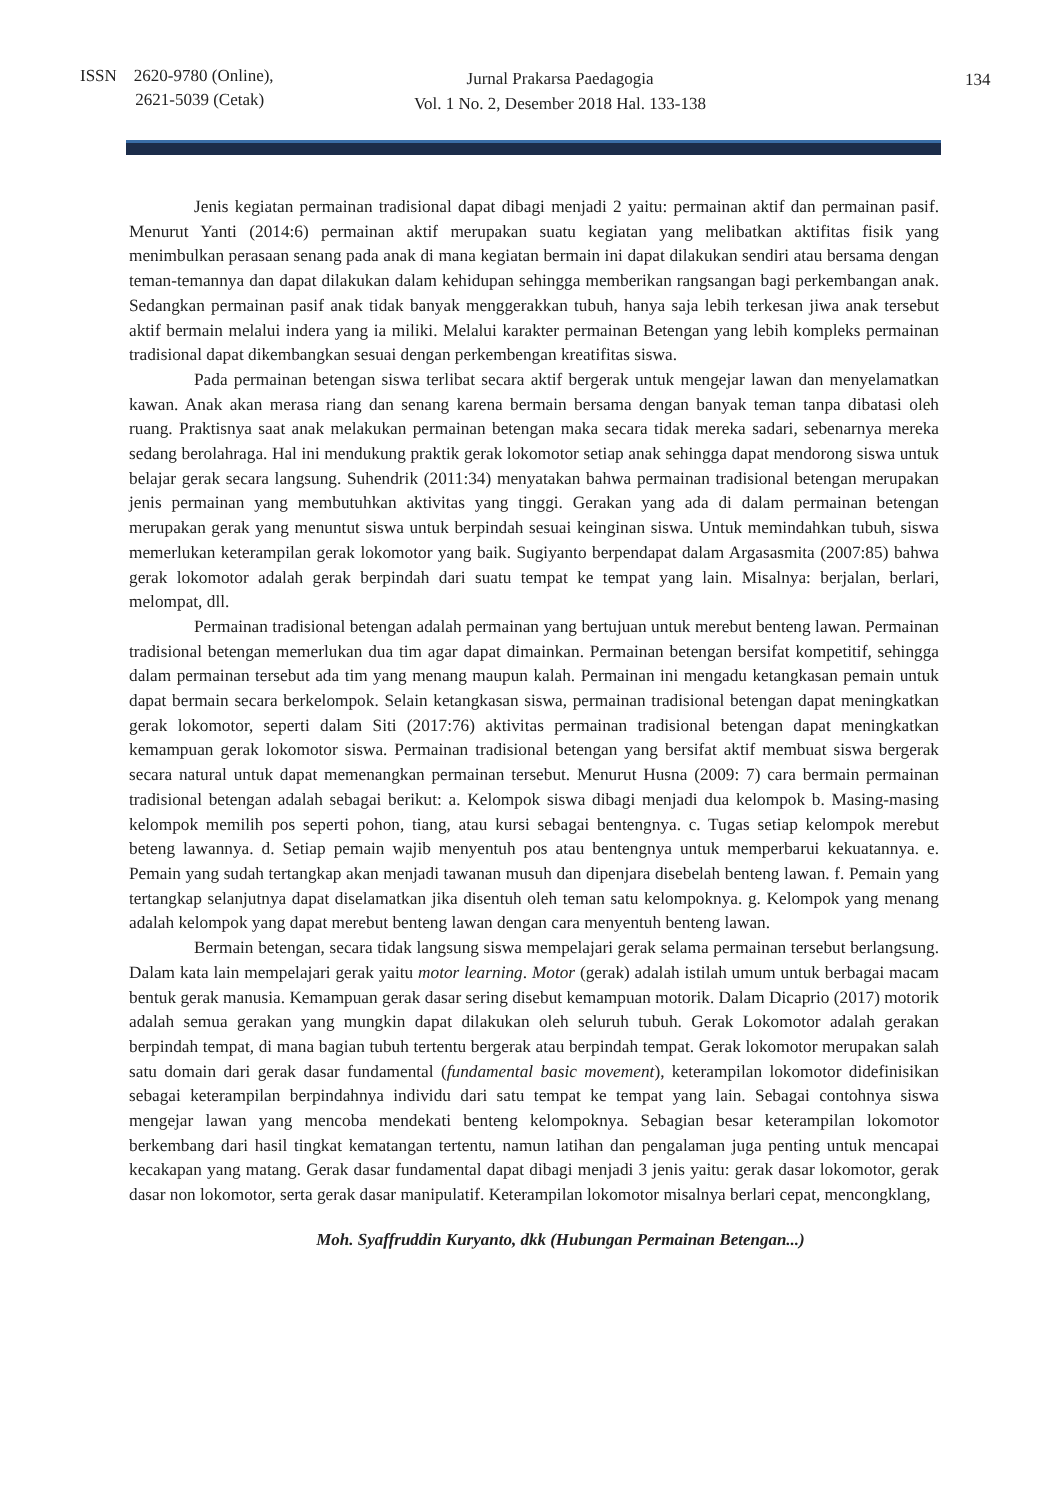ISSN 2620-9780 (Online),
2621-5039 (Cetak)
Jurnal Prakarsa Paedagogia
Vol. 1 No. 2, Desember 2018 Hal. 133-138
134
Jenis kegiatan permainan tradisional dapat dibagi menjadi 2 yaitu: permainan aktif dan permainan pasif. Menurut Yanti (2014:6) permainan aktif merupakan suatu kegiatan yang melibatkan aktifitas fisik yang menimbulkan perasaan senang pada anak di mana kegiatan bermain ini dapat dilakukan sendiri atau bersama dengan teman-temannya dan dapat dilakukan dalam kehidupan sehingga memberikan rangsangan bagi perkembangan anak. Sedangkan permainan pasif anak tidak banyak menggerakkan tubuh, hanya saja lebih terkesan jiwa anak tersebut aktif bermain melalui indera yang ia miliki. Melalui karakter permainan Betengan yang lebih kompleks permainan tradisional dapat dikembangkan sesuai dengan perkembengan kreatifitas siswa.
Pada permainan betengan siswa terlibat secara aktif bergerak untuk mengejar lawan dan menyelamatkan kawan. Anak akan merasa riang dan senang karena bermain bersama dengan banyak teman tanpa dibatasi oleh ruang. Praktisnya saat anak melakukan permainan betengan maka secara tidak mereka sadari, sebenarnya mereka sedang berolahraga. Hal ini mendukung praktik gerak lokomotor setiap anak sehingga dapat mendorong siswa untuk belajar gerak secara langsung. Suhendrik (2011:34) menyatakan bahwa permainan tradisional betengan merupakan jenis permainan yang membutuhkan aktivitas yang tinggi. Gerakan yang ada di dalam permainan betengan merupakan gerak yang menuntut siswa untuk berpindah sesuai keinginan siswa. Untuk memindahkan tubuh, siswa memerlukan keterampilan gerak lokomotor yang baik. Sugiyanto berpendapat dalam Argasasmita (2007:85) bahwa gerak lokomotor adalah gerak berpindah dari suatu tempat ke tempat yang lain. Misalnya: berjalan, berlari, melompat, dll.
Permainan tradisional betengan adalah permainan yang bertujuan untuk merebut benteng lawan. Permainan tradisional betengan memerlukan dua tim agar dapat dimainkan. Permainan betengan bersifat kompetitif, sehingga dalam permainan tersebut ada tim yang menang maupun kalah. Permainan ini mengadu ketangkasan pemain untuk dapat bermain secara berkelompok. Selain ketangkasan siswa, permainan tradisional betengan dapat meningkatkan gerak lokomotor, seperti dalam Siti (2017:76) aktivitas permainan tradisional betengan dapat meningkatkan kemampuan gerak lokomotor siswa. Permainan tradisional betengan yang bersifat aktif membuat siswa bergerak secara natural untuk dapat memenangkan permainan tersebut. Menurut Husna (2009: 7) cara bermain permainan tradisional betengan adalah sebagai berikut: a. Kelompok siswa dibagi menjadi dua kelompok b. Masing-masing kelompok memilih pos seperti pohon, tiang, atau kursi sebagai bentengnya. c. Tugas setiap kelompok merebut beteng lawannya. d. Setiap pemain wajib menyentuh pos atau bentengnya untuk memperbarui kekuatannya. e. Pemain yang sudah tertangkap akan menjadi tawanan musuh dan dipenjara disebelah benteng lawan. f. Pemain yang tertangkap selanjutnya dapat diselamatkan jika disentuh oleh teman satu kelompoknya. g. Kelompok yang menang adalah kelompok yang dapat merebut benteng lawan dengan cara menyentuh benteng lawan.
Bermain betengan, secara tidak langsung siswa mempelajari gerak selama permainan tersebut berlangsung. Dalam kata lain mempelajari gerak yaitu motor learning. Motor (gerak) adalah istilah umum untuk berbagai macam bentuk gerak manusia. Kemampuan gerak dasar sering disebut kemampuan motorik. Dalam Dicaprio (2017) motorik adalah semua gerakan yang mungkin dapat dilakukan oleh seluruh tubuh. Gerak Lokomotor adalah gerakan berpindah tempat, di mana bagian tubuh tertentu bergerak atau berpindah tempat. Gerak lokomotor merupakan salah satu domain dari gerak dasar fundamental (fundamental basic movement), keterampilan lokomotor didefinisikan sebagai keterampilan berpindahnya individu dari satu tempat ke tempat yang lain. Sebagai contohnya siswa mengejar lawan yang mencoba mendekati benteng kelompoknya. Sebagian besar keterampilan lokomotor berkembang dari hasil tingkat kematangan tertentu, namun latihan dan pengalaman juga penting untuk mencapai kecakapan yang matang. Gerak dasar fundamental dapat dibagi menjadi 3 jenis yaitu: gerak dasar lokomotor, gerak dasar non lokomotor, serta gerak dasar manipulatif. Keterampilan lokomotor misalnya berlari cepat, mencongklang,
Moh. Syaffruddin Kuryanto, dkk (Hubungan Permainan Betengan...)